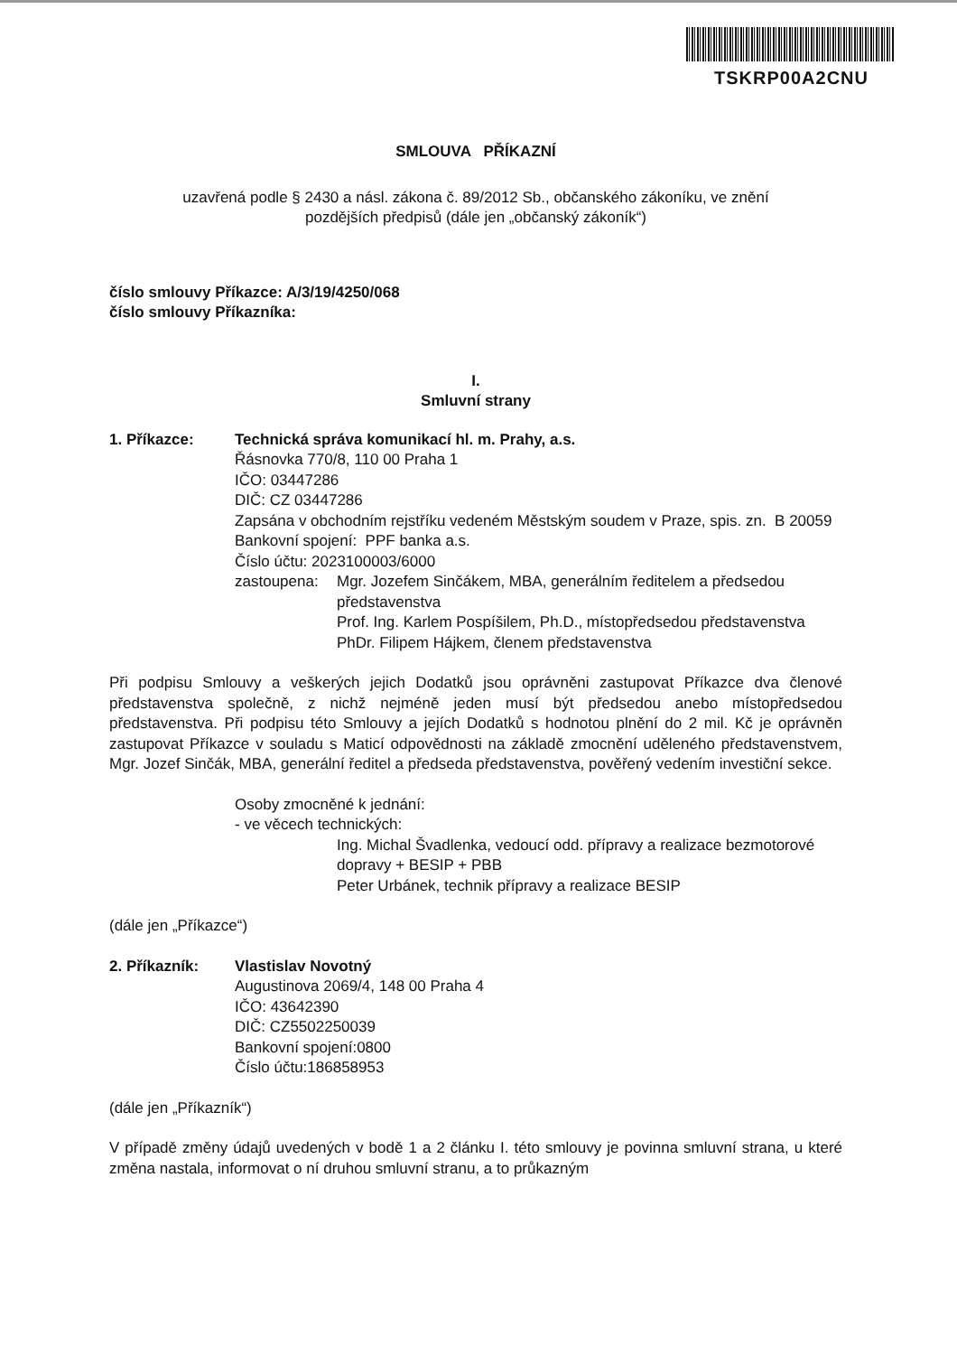TSKRP00A2CNU
SMLOUVA PŘÍKAZNÍ
uzavřená podle § 2430 a násl. zákona č. 89/2012 Sb., občanského zákoníku, ve znění
pozdějších předpisů (dále jen „občanský zákoník“)
číslo smlouvy Příkazce: A/3/19/4250/068
číslo smlouvy Příkazníka:
I.
Smluvní strany
1. Příkazce: Technická správa komunikací hl. m. Prahy, a.s.
Řásnovka 770/8, 110 00 Praha 1
IČO: 03447286
DIČ: CZ 03447286
Zapsána v obchodním rejstříku vedeném Městským soudem v Praze, spis. zn. B 20059
Bankovní spojení: PPF banka a.s.
Číslo účtu: 2023100003/6000
zastoupena: Mgr. Jozefem Sinčákem, MBA, generálním ředitelem a předsedou představenstva
Prof. Ing. Karlem Pospíšilem, Ph.D., místopředsedou představenstva
PhDr. Filipem Hájkem, členem představenstva
Při podpisu Smlouvy a veškerých jejich Dodatků jsou oprávněni zastupovat Příkazce dva členové představenstva společně, z nichž nejméně jeden musí být předsedou anebo místopředsedou představenstva. Při podpisu této Smlouvy a jejích Dodatků s hodnotou plnění do 2 mil. Kč je oprávněn zastupovat Příkazce v souladu s Maticí odpovědnosti na základě zmocnění uděleného představenstvem, Mgr. Jozef Sinčák, MBA, generální ředitel a předseda představenstva, pověřený vedením investiční sekce.
Osoby zmocněné k jednání:
- ve věcech technických:
Ing. Michal Švadlenka, vedoucí odd. přípravy a realizace bezmotorové dopravy + BESIP + PBB
Peter Urbánek, technik přípravy a realizace BESIP
(dále jen „Příkazce“)
2. Příkazník: Vlastislav Novotný
Augustinova 2069/4, 148 00 Praha 4
IČO: 43642390
DIČ: CZ5502250039
Bankovní spojení:0800
Číslo účtu:186858953
(dále jen „Příkazník“)
V případě změny údajů uvedených v bodě 1 a 2 článku I. této smlouvy je povinna smluvní strana, u které změna nastala, informovat o ní druhou smluvní stranu, a to průkazným